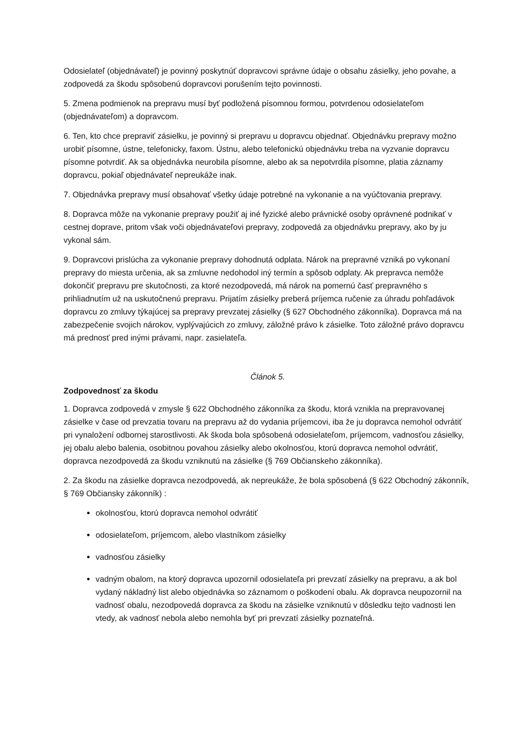Odosielateľ (objednávateľ) je povinný poskytnúť dopravcovi správne údaje o obsahu zásielky, jeho povahe, a zodpovedá za škodu spôsobenú dopravcovi porušením tejto povinnosti.
5. Zmena podmienok na prepravu musí byť podložená písomnou formou, potvrdenou odosielateľom (objednávateľom) a dopravcom.
6. Ten, kto chce prepraviť zásielku, je povinný si prepravu u dopravcu objednať. Objednávku prepravy možno urobiť písomne, ústne, telefonicky, faxom. Ústnu, alebo telefonickú objednávku treba na vyzvanie dopravcu písomne potvrdiť. Ak sa objednávka neurobila písomne, alebo ak sa nepotvrdila písomne, platia záznamy dopravcu, pokiaľ objednávateľ nepreukáže inak.
7. Objednávka prepravy musí obsahovať všetky údaje potrebné na vykonanie a na vyúčtovania prepravy.
8. Dopravca môže na vykonanie prepravy použiť aj iné fyzické alebo právnické osoby oprávnené podnikať v cestnej doprave, pritom však voči objednávateľovi prepravy, zodpovedá za objednávku prepravy, ako by ju vykonal sám.
9. Dopravcovi prislúcha za vykonanie prepravy dohodnutá odplata. Nárok na prepravné vzniká po vykonaní prepravy do miesta určenia, ak sa zmluvne nedohodol iný termín a spôsob odplaty. Ak prepravca nemôže dokončiť prepravu pre skutočnosti, za ktoré nezodpovedá, má nárok na pomernú časť prepravného s prihliadnutím už na uskutočnenú prepravu. Prijatím zásielky preberá príjemca ručenie za úhradu pohľadávok dopravcu zo zmluvy týkajúcej sa prepravy prevzatej zásielky (§ 627 Obchodného zákonníka). Dopravca má na zabezpečenie svojich nárokov, vyplývajúcich zo zmluvy, záložné právo k zásielke. Toto záložné právo dopravcu má prednosť pred inými právami, napr. zasielateľa.
Článok 5.
Zodpovednosť za škodu
1. Dopravca zodpovedá v zmysle § 622 Obchodného zákonníka za škodu, ktorá vznikla na prepravovanej zásielke v čase od prevzatia tovaru na prepravu až do vydania príjemcovi, iba že ju dopravca nemohol odvrátiť pri vynaložení odbornej starostlivosti. Ak škoda bola spôsobená odosielateľom, príjemcom, vadnosťou zásielky, jej obalu alebo balenia, osobitnou povahou zásielky alebo okolnosťou, ktorú dopravca nemohol odvrátiť, dopravca nezodpovedá za škodu vzniknutú na zásielke (§ 769 Občianskeho zákonníka).
2. Za škodu na zásielke dopravca nezodpovedá, ak nepreukáže, že bola spôsobená (§ 622 Obchodný zákonník, § 769 Občiansky zákonník) :
okolnosťou, ktorú dopravca nemohol odvrátiť
odosielateľom, príjemcom, alebo vlastníkom zásielky
vadnosťou zásielky
vadným obalom, na ktorý dopravca upozornil odosielateľa pri prevzatí zásielky na prepravu, a ak bol vydaný nákladný list alebo objednávka so záznamom o poškodení obalu. Ak dopravca neupozornil na vadnosť obalu, nezodpovedá dopravca za škodu na zásielke vzniknutú v dôsledku tejto vadnosti len vtedy, ak vadnosť nebola alebo nemohla byť pri prevzatí zásielky poznateľná.